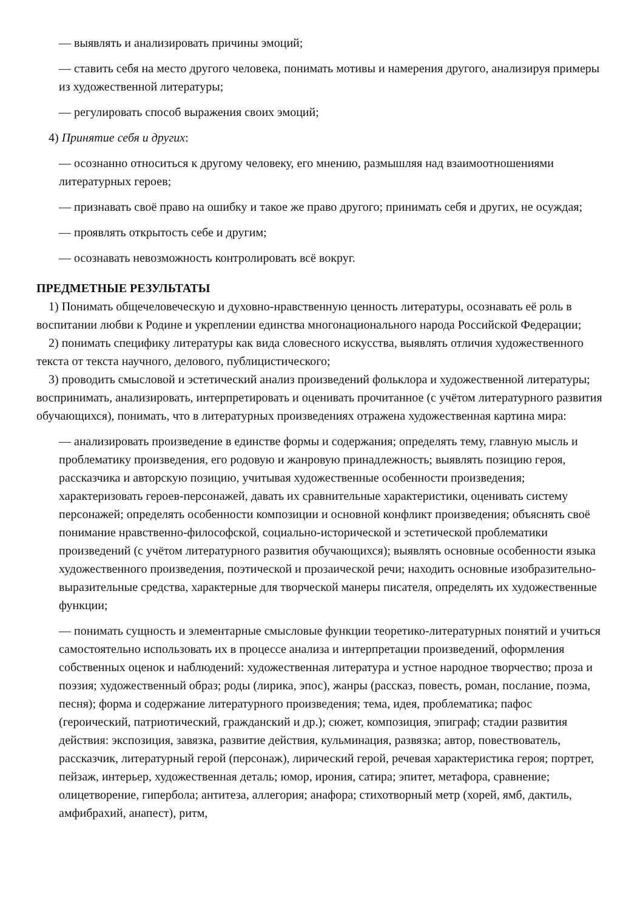— выявлять и анализировать причины эмоций;
— ставить себя на место другого человека, понимать мотивы и намерения другого, анализируя примеры из художественной литературы;
— регулировать способ выражения своих эмоций;
4) Принятие себя и других:
— осознанно относиться к другому человеку, его мнению, размышляя над взаимоотношениями литературных героев;
— признавать своё право на ошибку и такое же право другого; принимать себя и других, не осуждая;
— проявлять открытость себе и другим;
— осознавать невозможность контролировать всё вокруг.
ПРЕДМЕТНЫЕ РЕЗУЛЬТАТЫ
1) Понимать общечеловеческую и духовно-нравственную ценность литературы, осознавать её роль в воспитании любви к Родине и укреплении единства многонационального народа Российской Федерации;
2) понимать специфику литературы как вида словесного искусства, выявлять отличия художественного текста от текста научного, делового, публицистического;
3) проводить смысловой и эстетический анализ произведений фольклора и художественной литературы; воспринимать, анализировать, интерпретировать и оценивать прочитанное (с учётом литературного развития обучающихся), понимать, что в литературных произведениях отражена художественная картина мира:
— анализировать произведение в единстве формы и содержания; определять тему, главную мысль и проблематику произведения, его родовую и жанровую принадлежность; выявлять позицию героя, рассказчика и авторскую позицию, учитывая художественные особенности произведения; характеризовать героев-персонажей, давать их сравнительные характеристики, оценивать систему персонажей; определять особенности композиции и основной конфликт произведения; объяснять своё понимание нравственно-философской, социально-исторической и эстетической проблематики произведений (с учётом литературного развития обучающихся); выявлять основные особенности языка художественного произведения, поэтической и прозаической речи; находить основные изобразительно-выразительные средства, характерные для творческой манеры писателя, определять их художественные функции;
— понимать сущность и элементарные смысловые функции теоретико-литературных понятий и учиться самостоятельно использовать их в процессе анализа и интерпретации произведений, оформления собственных оценок и наблюдений: художественная литература и устное народное творчество; проза и поэзия; художественный образ; роды (лирика, эпос), жанры (рассказ, повесть, роман, послание, поэма, песня); форма и содержание литературного произведения; тема, идея, проблематика; пафос (героический, патриотический, гражданский и др.); сюжет, композиция, эпиграф; стадии развития действия: экспозиция, завязка, развитие действия, кульминация, развязка; автор, повествователь, рассказчик, литературный герой (персонаж), лирический герой, речевая характеристика героя; портрет, пейзаж, интерьер, художественная деталь; юмор, ирония, сатира; эпитет, метафора, сравнение; олицетворение, гипербола; антитеза, аллегория; анафора; стихотворный метр (хорей, ямб, дактиль, амфибрахий, анапест), ритм,